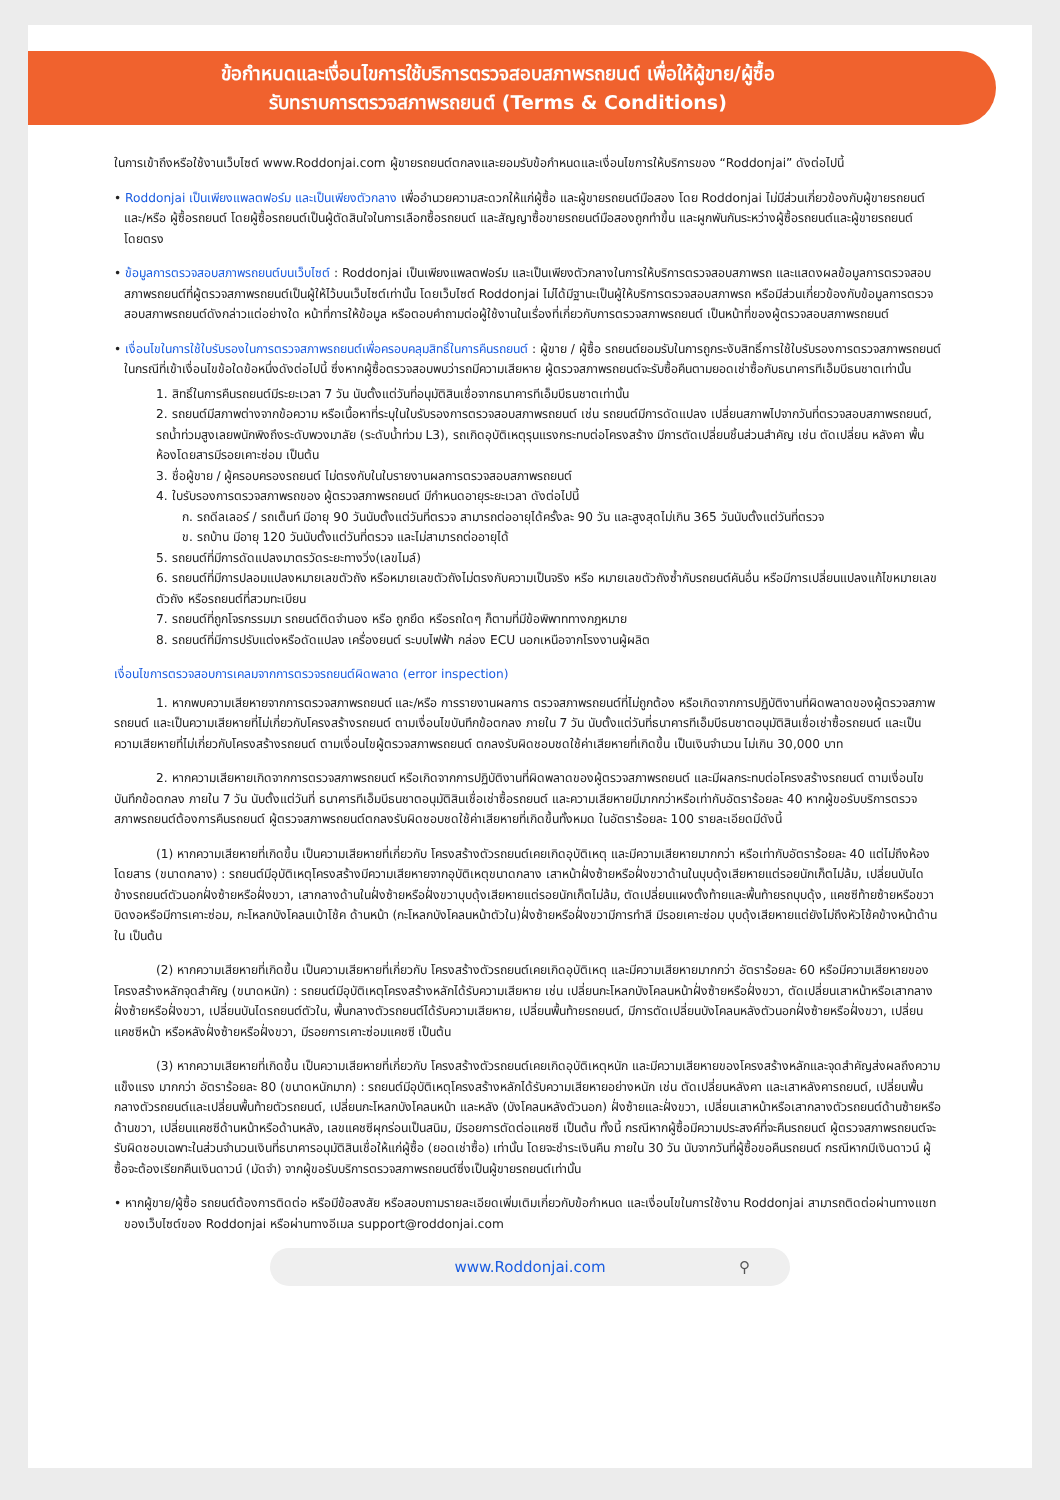ข้อกำหนดและเงื่อนไขการใช้บริการตรวจสอบสภาพรถยนต์ เพื่อให้ผู้ขาย/ผู้ซื้อ
รับทราบการตรวจสภาพรถยนต์ (Terms & Conditions)
ในการเข้าถึงหรือใช้งานเว็บไซต์ www.Roddonjai.com ผู้ขายรถยนต์ตกลงและยอมรับข้อกำหนดและเงื่อนไขการให้บริการของ “Roddonjai” ดังต่อไปนี้
• Roddonjai เป็นเพียงแพลตฟอร์ม และเป็นเพียงตัวกลาง เพื่ออำนวยความสะดวกให้แก่ผู้ซื้อ และผู้ขายรถยนต์มือสอง โดย Roddonjai ไม่มีส่วนเกี่ยวข้องกับผู้ขายรถยนต์ และ/หรือ ผู้ซื้อรถยนต์ โดยผู้ซื้อรถยนต์เป็นผู้ตัดสินใจในการเลือกซื้อรถยนต์ และสัญญาซื้อขายรถยนต์มือสองถูกทำขึ้น และผูกพันกันระหว่างผู้ซื้อรถยนต์และผู้ขายรถยนต์โดยตรง
• ข้อมูลการตรวจสอบสภาพรถยนต์บนเว็บไซต์ : Roddonjai เป็นเพียงแพลตฟอร์ม และเป็นเพียงตัวกลางในการให้บริการตรวจสอบสภาพรถ และแสดงผลข้อมูลการตรวจสอบสภาพรถยนต์ที่ผู้ตรวจสภาพรถยนต์เป็นผู้ให้ไว้บนเว็บไซต์เท่านั้น โดยเว็บไซต์ Roddonjai ไม่ได้มีฐานะเป็นผู้ให้บริการตรวจสอบสภาพรถ หรือมีส่วนเกี่ยวข้องกับข้อมูลการตรวจสอบสภาพรถยนต์ดังกล่าวแต่อย่างใด หน้าที่การให้ข้อมูล หรือตอบคำถามต่อผู้ใช้งานในเรื่องที่เกี่ยวกับการตรวจสภาพรถยนต์ เป็นหน้าที่ของผู้ตรวจสอบสภาพรถยนต์
• เงื่อนไขในการใช้ใบรับรองในการตรวจสภาพรถยนต์เพื่อครอบคลุมสิทธิ์ในการคืนรถยนต์ : ผู้ขาย / ผู้ซื้อ รถยนต์ยอมรับในการถูกระงับสิทธิ์การใช้ใบรับรองการตรวจสภาพรถยนต์ ในกรณีที่เข้าเงื่อนไขข้อใดข้อหนึ่งดังต่อไปนี้ ซึ่งหากผู้ซื้อตรวจสอบพบว่ารถมีความเสียหาย ผู้ตรวจสภาพรถยนต์จะรับซื้อคืนตามยอดเช่าซื้อกับธนาคารทีเอ็มบีธนชาตเท่านั้น
1. สิทธิ์ในการคืนรถยนต์มีระยะเวลา 7 วัน นับตั้งแต่วันที่อนุมัติสินเชื่อจากธนาคารทีเอ็มบีธนชาตเท่านั้น
2. รถยนต์มีสภาพต่างจากข้อความ หรือเนื้อหาที่ระบุในใบรับรองการตรวจสอบสภาพรถยนต์ เช่น รถยนต์มีการดัดแปลง เปลี่ยนสภาพไปจากวันที่ตรวจสอบสภาพรถยนต์, รถน้ำท่วมสูงเลยพนักพิงถึงระดับพวงมาลัย (ระดับน้ำท่วม L3), รถเกิดอุบัติเหตุรุนแรงกระทบต่อโครงสร้าง มีการตัดเปลี่ยนชิ้นส่วนสำคัญ เช่น ตัดเปลี่ยน หลังคา พื้นห้องโดยสารมีรอยเคาะซ่อม เป็นต้น
3. ชื่อผู้ขาย / ผู้ครอบครองรถยนต์ ไม่ตรงกับในใบรายงานผลการตรวจสอบสภาพรถยนต์
4. ใบรับรองการตรวจสภาพรถของ ผู้ตรวจสภาพรถยนต์ มีกำหนดอายุระยะเวลา ดังต่อไปนี้
ก. รถดีลเลอร์ / รถเต็นท์ มีอายุ 90 วันนับตั้งแต่วันที่ตรวจ สามารถต่ออายุได้ครั้งละ 90 วัน และสูงสุดไม่เกิน 365 วันนับตั้งแต่วันที่ตรวจ
ข. รถบ้าน มีอายุ 120 วันนับตั้งแต่วันที่ตรวจ และไม่สามารถต่ออายุได้
5. รถยนต์ที่มีการดัดแปลงมาตรวัดระยะทางวิ่ง(เลขไมล์)
6. รถยนต์ที่มีการปลอมแปลงหมายเลขตัวถัง หรือหมายเลขตัวถังไม่ตรงกับความเป็นจริง หรือ หมายเลขตัวถังซ้ำกับรถยนต์คันอื่น หรือมีการเปลี่ยนแปลงแก้ไขหมายเลขตัวถัง หรือรถยนต์ที่สวมทะเบียน
7. รถยนต์ที่ถูกโจรกรรมมา รถยนต์ติดจำนอง หรือ ถูกยึด หรือรถใดๆ ก็ตามที่มีข้อพิพาททางกฎหมาย
8. รถยนต์ที่มีการปรับแต่งหรือดัดแปลง เครื่องยนต์ ระบบไฟฟ้า กล่อง ECU นอกเหนือจากโรงงานผู้ผลิต
เงื่อนไขการตรวจสอบการเคลมจากการตรวจรถยนต์ผิดพลาด (error inspection)
1. หากพบความเสียหายจากการตรวจสภาพรถยนต์ และ/หรือ การรายงานผลการ ตรวจสภาพรถยนต์ที่ไม่ถูกต้อง หรือเกิดจากการปฏิบัติงานที่ผิดพลาดของผู้ตรวจสภาพรถยนต์ และเป็นความเสียหายที่ไม่เกี่ยวกับโครงสร้างรถยนต์ ตามเงื่อนไขบันทึกข้อตกลง ภายใน 7 วัน นับตั้งแต่วันที่ธนาคารทีเอ็มบีธนชาตอนุมัติสินเชื่อเช่าซื้อรถยนต์ และเป็นความเสียหายที่ไม่เกี่ยวกับโครงสร้างรถยนต์ ตามเงื่อนไขผู้ตรวจสภาพรถยนต์ ตกลงรับผิดชอบชดใช้ค่าเสียหายที่เกิดขึ้น เป็นเงินจำนวน ไม่เกิน 30,000 บาท
2. หากความเสียหายเกิดจากการตรวจสภาพรถยนต์ หรือเกิดจากการปฏิบัติงานที่ผิดพลาดของผู้ตรวจสภาพรถยนต์ และมีผลกระทบต่อโครงสร้างรถยนต์ ตามเงื่อนไขบันทึกข้อตกลง ภายใน 7 วัน นับตั้งแต่วันที่ ธนาคารทีเอ็มบีธนชาตอนุมัติสินเชื่อเช่าซื้อรถยนต์ และความเสียหายมีมากกว่าหรือเท่ากับอัตราร้อยละ 40 หากผู้ขอรับบริการตรวจสภาพรถยนต์ต้องการคืนรถยนต์ ผู้ตรวจสภาพรถยนต์ตกลงรับผิดชอบชดใช้ค่าเสียหายที่เกิดขึ้นทั้งหมด ในอัตราร้อยละ 100 รายละเอียดมีดังนี้
(1) หากความเสียหายที่เกิดขึ้น เป็นความเสียหายที่เกี่ยวกับ โครงสร้างตัวรถยนต์เคยเกิดอุบัติเหตุ และมีความเสียหายมากกว่า หรือเท่ากับอัตราร้อยละ 40 แต่ไม่ถึงห้องโดยสาร (ขนาดกลาง) : รถยนต์มีอุบัติเหตุโครงสร้างมีความเสียหายจากอุบัติเหตุขนาดกลาง เสาหน้าฝั่งซ้ายหรือฝั่งขวาด้านในบุบดุ้งเสียหายแต่รอยนักเก็ตไม่ล้ม, เปลี่ยนบันไดข้างรถยนต์ตัวนอกฝั่งซ้ายหรือฝั่งขวา, เสากลางด้านในฝั่งซ้ายหรือฝั่งขวาบุบดุ้งเสียหายแต่รอยนักเก็ตไม่ล้ม, ตัดเปลี่ยนแผงตั้งท้ายและพื้นท้ายรถบุบดุ้ง, แคชซีท้ายซ้ายหรือขวาบิดงอหรือมีการเคาะซ่อม, กะโหลกบังโคลนเบ้าโช้ค ด้านหน้า (กะโหลกบังโคลนหน้าตัวใน)ฝั่งซ้ายหรือฝั่งขวามีการทำสี มีรอยเคาะซ่อม บุบดุ้งเสียหายแต่ยังไม่ถึงหัวโช้คข้างหน้าด้านใน เป็นต้น
(2) หากความเสียหายที่เกิดขึ้น เป็นความเสียหายที่เกี่ยวกับ โครงสร้างตัวรถยนต์เคยเกิดอุบัติเหตุ และมีความเสียหายมากกว่า อัตราร้อยละ 60 หรือมีความเสียหายของโครงสร้างหลักจุดสำคัญ (ขนาดหนัก) : รถยนต์มีอุบัติเหตุโครงสร้างหลักได้รับความเสียหาย เช่น เปลี่ยนกะโหลกบังโคลนหน้าฝั่งซ้ายหรือฝั่งขวา, ตัดเปลี่ยนเสาหน้าหรือเสากลางฝั่งซ้ายหรือฝั่งขวา, เปลี่ยนบันไดรถยนต์ตัวใน, พื้นกลางตัวรถยนต์ได้รับความเสียหาย, เปลี่ยนพื้นท้ายรถยนต์, มีการตัดเปลี่ยนบังโคลนหลังตัวนอกฝั่งซ้ายหรือฝั่งขวา, เปลี่ยนแคชซีหน้า หรือหลังฝั่งซ้ายหรือฝั่งขวา, มีรอยการเคาะซ่อมแคชซี เป็นต้น
(3) หากความเสียหายที่เกิดขึ้น เป็นความเสียหายที่เกี่ยวกับ โครงสร้างตัวรถยนต์เคยเกิดอุบัติเหตุหนัก และมีความเสียหายของโครงสร้างหลักและจุดสำคัญส่งผลถึงความแข็งแรง มากกว่า อัตราร้อยละ 80 (ขนาดหนักมาก) : รถยนต์มีอุบัติเหตุโครงสร้างหลักได้รับความเสียหายอย่างหนัก เช่น ตัดเปลี่ยนหลังคา และเสาหลังคารถยนต์, เปลี่ยนพื้นกลางตัวรถยนต์และเปลี่ยนพื้นท้ายตัวรถยนต์, เปลี่ยนกะโหลกบังโคลนหน้า และหลัง (บังโคลนหลังตัวนอก) ฝั่งซ้ายและฝั่งขวา, เปลี่ยนเสาหน้าหรือเสากลางตัวรถยนต์ด้านซ้ายหรือด้านขวา, เปลี่ยนแคชซีด้านหน้าหรือด้านหลัง, เลขแคชซีผุกร่อนเป็นสนิม, มีรอยการตัดต่อแคชซี เป็นต้น ทั้งนี้ กรณีหากผู้ซื้อมีความประสงค์ที่จะคืนรถยนต์ ผู้ตรวจสภาพรถยนต์จะรับผิดชอบเฉพาะในส่วนจำนวนเงินที่ธนาคารอนุมัติสินเชื่อให้แก่ผู้ซื้อ (ยอดเช่าซื้อ) เท่านั้น โดยจะชำระเงินคืน ภายใน 30 วัน นับจากวันที่ผู้ซื้อขอคืนรถยนต์ กรณีหากมีเงินดาวน์ ผู้ซื้อจะต้องเรียกคืนเงินดาวน์ (มัดจำ) จากผู้ขอรับบริการตรวจสภาพรถยนต์ซึ่งเป็นผู้ขายรถยนต์เท่านั้น
• หากผู้ขาย/ผู้ซื้อ รถยนต์ต้องการติดต่อ หรือมีข้อสงสัย หรือสอบถามรายละเอียดเพิ่มเติมเกี่ยวกับข้อกำหนด และเงื่อนไขในการใช้งาน Roddonjai สามารถติดต่อผ่านทางแชทของเว็บไซต์ของ Roddonjai หรือผ่านทางอีเมล support@roddonjai.com
www.Roddonjai.com ⚲